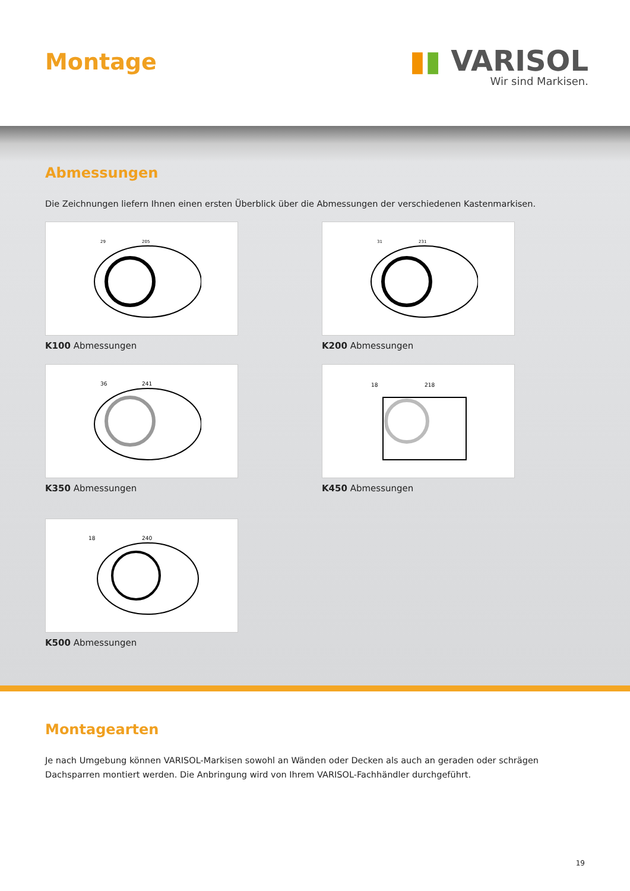Montage
▮▮ VARISOL
Wir sind Markisen.
Abmessungen
Die Zeichnungen liefern Ihnen einen ersten Überblick über die Abmessungen der verschiedenen Kastenmarkisen.
29
205
K100 Abmessungen
31
231
K200 Abmessungen
36
241
K350 Abmessungen
18
218
K450 Abmessungen
18
240
K500 Abmessungen
Montagearten
Je nach Umgebung können VARISOL-Markisen sowohl an Wänden oder Decken als auch an geraden oder schrägen
Dachsparren montiert werden. Die Anbringung wird von Ihrem VARISOL-Fachhändler durchgeführt.
19